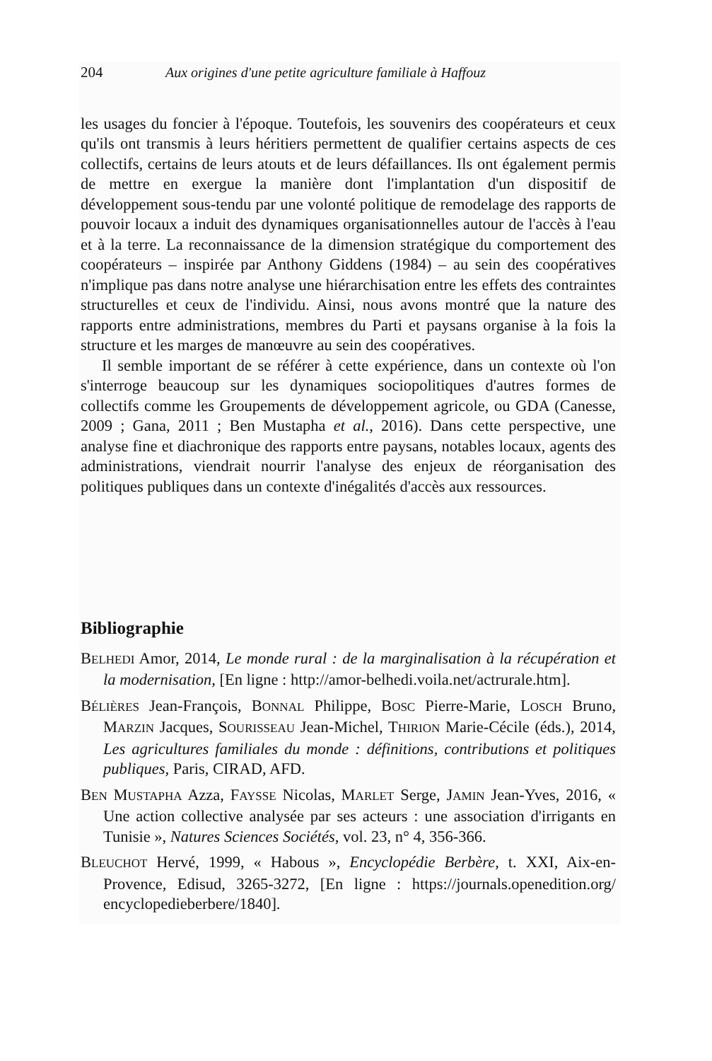204 Aux origines d'une petite agriculture familiale à Haffouz
les usages du foncier à l'époque. Toutefois, les souvenirs des coopérateurs et ceux qu'ils ont transmis à leurs héritiers permettent de qualifier certains aspects de ces collectifs, certains de leurs atouts et de leurs défaillances. Ils ont également permis de mettre en exergue la manière dont l'implantation d'un dispositif de développement sous-tendu par une volonté politique de remodelage des rapports de pouvoir locaux a induit des dynamiques organisationnelles autour de l'accès à l'eau et à la terre. La reconnaissance de la dimension stratégique du comportement des coopérateurs – inspirée par Anthony Giddens (1984) – au sein des coopératives n'implique pas dans notre analyse une hiérarchisation entre les effets des contraintes structurelles et ceux de l'individu. Ainsi, nous avons montré que la nature des rapports entre administrations, membres du Parti et paysans organise à la fois la structure et les marges de manœuvre au sein des coopératives.
Il semble important de se référer à cette expérience, dans un contexte où l'on s'interroge beaucoup sur les dynamiques sociopolitiques d'autres formes de collectifs comme les Groupements de développement agricole, ou GDA (Canesse, 2009 ; Gana, 2011 ; Ben Mustapha et al., 2016). Dans cette perspective, une analyse fine et diachronique des rapports entre paysans, notables locaux, agents des administrations, viendrait nourrir l'analyse des enjeux de réorganisation des politiques publiques dans un contexte d'inégalités d'accès aux ressources.
Bibliographie
BELHEDI Amor, 2014, Le monde rural : de la marginalisation à la récupération et la modernisation, [En ligne : http://amor-belhedi.voila.net/actrurale.htm].
BÉLIÈRES Jean-François, BONNAL Philippe, BOSC Pierre-Marie, LOSCH Bruno, MARZIN Jacques, SOURISSEAU Jean-Michel, THIRION Marie-Cécile (éds.), 2014, Les agricultures familiales du monde : définitions, contributions et politiques publiques, Paris, CIRAD, AFD.
BEN MUSTAPHA Azza, FAYSSE Nicolas, MARLET Serge, JAMIN Jean-Yves, 2016, « Une action collective analysée par ses acteurs : une association d'irrigants en Tunisie », Natures Sciences Sociétés, vol. 23, n° 4, 356-366.
BLEUCHOT Hervé, 1999, « Habous », Encyclopédie Berbère, t. XXI, Aix-en-Provence, Edisud, 3265-3272, [En ligne : https://journals.openedition.org/ encyclopedieberbere/1840].